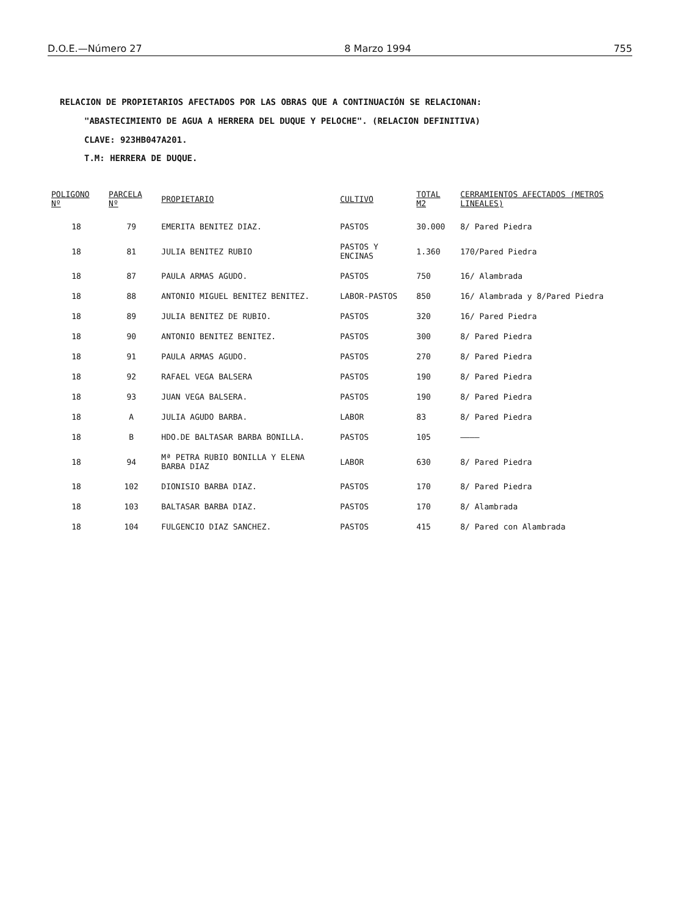D.O.E.—Número 27 8 Marzo 1994 755
RELACION DE PROPIETARIOS AFECTADOS POR LAS OBRAS QUE A CONTINUACIÓN SE RELACIONAN:
"ABASTECIMIENTO DE AGUA A HERRERA DEL DUQUE Y PELOCHE". (RELACION DEFINITIVA)
CLAVE: 923HB047A201.
T.M: HERRERA DE DUQUE.
| POLIGONO Nº | PARCELA Nº | PROPIETARIO | CULTIVO | TOTAL M2 | CERRAMIENTOS AFECTADOS (METROS LINEALES) |
| --- | --- | --- | --- | --- | --- |
| 18 | 79 | EMERITA BENITEZ DIAZ. | PASTOS | 30.000 | 8/ Pared Piedra |
| 18 | 81 | JULIA BENITEZ RUBIO | PASTOS Y ENCINAS | 1.360 | 170/Pared Piedra |
| 18 | 87 | PAULA ARMAS AGUDO. | PASTOS | 750 | 16/ Alambrada |
| 18 | 88 | ANTONIO MIGUEL BENITEZ BENITEZ. | LABOR-PASTOS | 850 | 16/ Alambrada y 8/Pared Piedra |
| 18 | 89 | JULIA BENITEZ DE RUBIO. | PASTOS | 320 | 16/ Pared Piedra |
| 18 | 90 | ANTONIO BENITEZ BENITEZ. | PASTOS | 300 | 8/ Pared Piedra |
| 18 | 91 | PAULA ARMAS AGUDO. | PASTOS | 270 | 8/ Pared Piedra |
| 18 | 92 | RAFAEL VEGA BALSERA | PASTOS | 190 | 8/ Pared Piedra |
| 18 | 93 | JUAN VEGA BALSERA. | PASTOS | 190 | 8/ Pared Piedra |
| 18 | A | JULIA AGUDO BARBA. | LABOR | 83 | 8/ Pared Piedra |
| 18 | B | HDO.DE BALTASAR BARBA BONILLA. | PASTOS | 105 | ———— |
| 18 | 94 | Mª PETRA RUBIO BONILLA Y ELENA BARBA DIAZ | LABOR | 630 | 8/ Pared Piedra |
| 18 | 102 | DIONISIO BARBA DIAZ. | PASTOS | 170 | 8/ Pared Piedra |
| 18 | 103 | BALTASAR BARBA DIAZ. | PASTOS | 170 | 8/ Alambrada |
| 18 | 104 | FULGENCIO DIAZ SANCHEZ. | PASTOS | 415 | 8/ Pared con Alambrada |